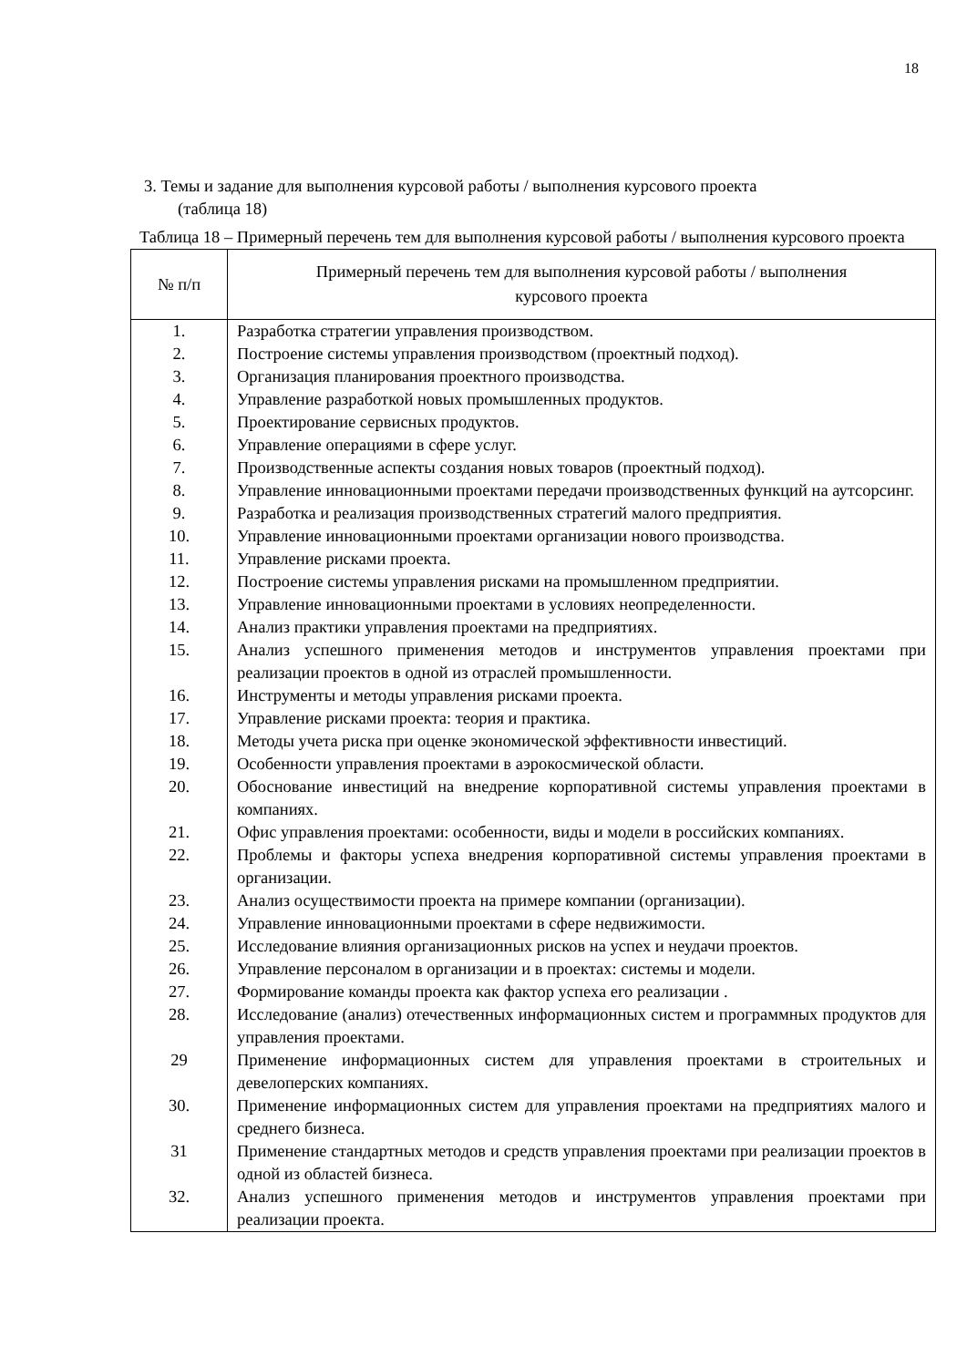18
3. Темы и задание для выполнения курсовой работы / выполнения курсового проекта
(таблица 18)
Таблица 18 – Примерный перечень тем для выполнения курсовой работы / выполнения курсового проекта
| № п/п | Примерный перечень тем для выполнения курсовой работы / выполнения курсового проекта |
| --- | --- |
| 1. | Разработка стратегии управления производством. |
| 2. | Построение системы управления производством (проектный подход). |
| 3. | Организация планирования проектного производства. |
| 4. | Управление разработкой новых промышленных продуктов. |
| 5. | Проектирование сервисных продуктов. |
| 6. | Управление операциями в сфере услуг. |
| 7. | Производственные аспекты создания новых товаров (проектный подход). |
| 8. | Управление инновационными проектами передачи производственных функций на аутсорсинг. |
| 9. | Разработка и реализация производственных стратегий малого предприятия. |
| 10. | Управление инновационными проектами организации нового производства. |
| 11. | Управление рисками проекта. |
| 12. | Построение системы управления рисками на промышленном предприятии. |
| 13. | Управление инновационными проектами в условиях неопределенности. |
| 14. | Анализ практики управления проектами на предприятиях. |
| 15. | Анализ успешного применения методов и инструментов управления проектами при реализации проектов в одной из отраслей промышленности. |
| 16. | Инструменты и методы управления рисками проекта. |
| 17. | Управление рисками проекта: теория и практика. |
| 18. | Методы учета риска при оценке экономической эффективности инвестиций. |
| 19. | Особенности управления проектами в аэрокосмической области. |
| 20. | Обоснование инвестиций на внедрение корпоративной системы управления проектами в компаниях. |
| 21. | Офис управления проектами: особенности, виды и модели в российских компаниях. |
| 22. | Проблемы и факторы успеха внедрения корпоративной системы управления проектами в организации. |
| 23. | Анализ осуществимости проекта на примере компании (организации). |
| 24. | Управление инновационными проектами в сфере недвижимости. |
| 25. | Исследование влияния организационных рисков на успех и неудачи проектов. |
| 26. | Управление персоналом в организации и в проектах: системы и модели. |
| 27. | Формирование команды проекта как фактор успеха его реализации . |
| 28. | Исследование (анализ) отечественных информационных систем и программных продуктов для управления проектами. |
| 29 | Применение информационных систем для управления проектами в строительных и девелоперских компаниях. |
| 30. | Применение информационных систем для управления проектами на предприятиях малого и среднего бизнеса. |
| 31 | Применение стандартных методов и средств управления проектами при реализации проектов в одной из областей бизнеса. |
| 32. | Анализ успешного применения методов и инструментов управления проектами при реализации проекта. |